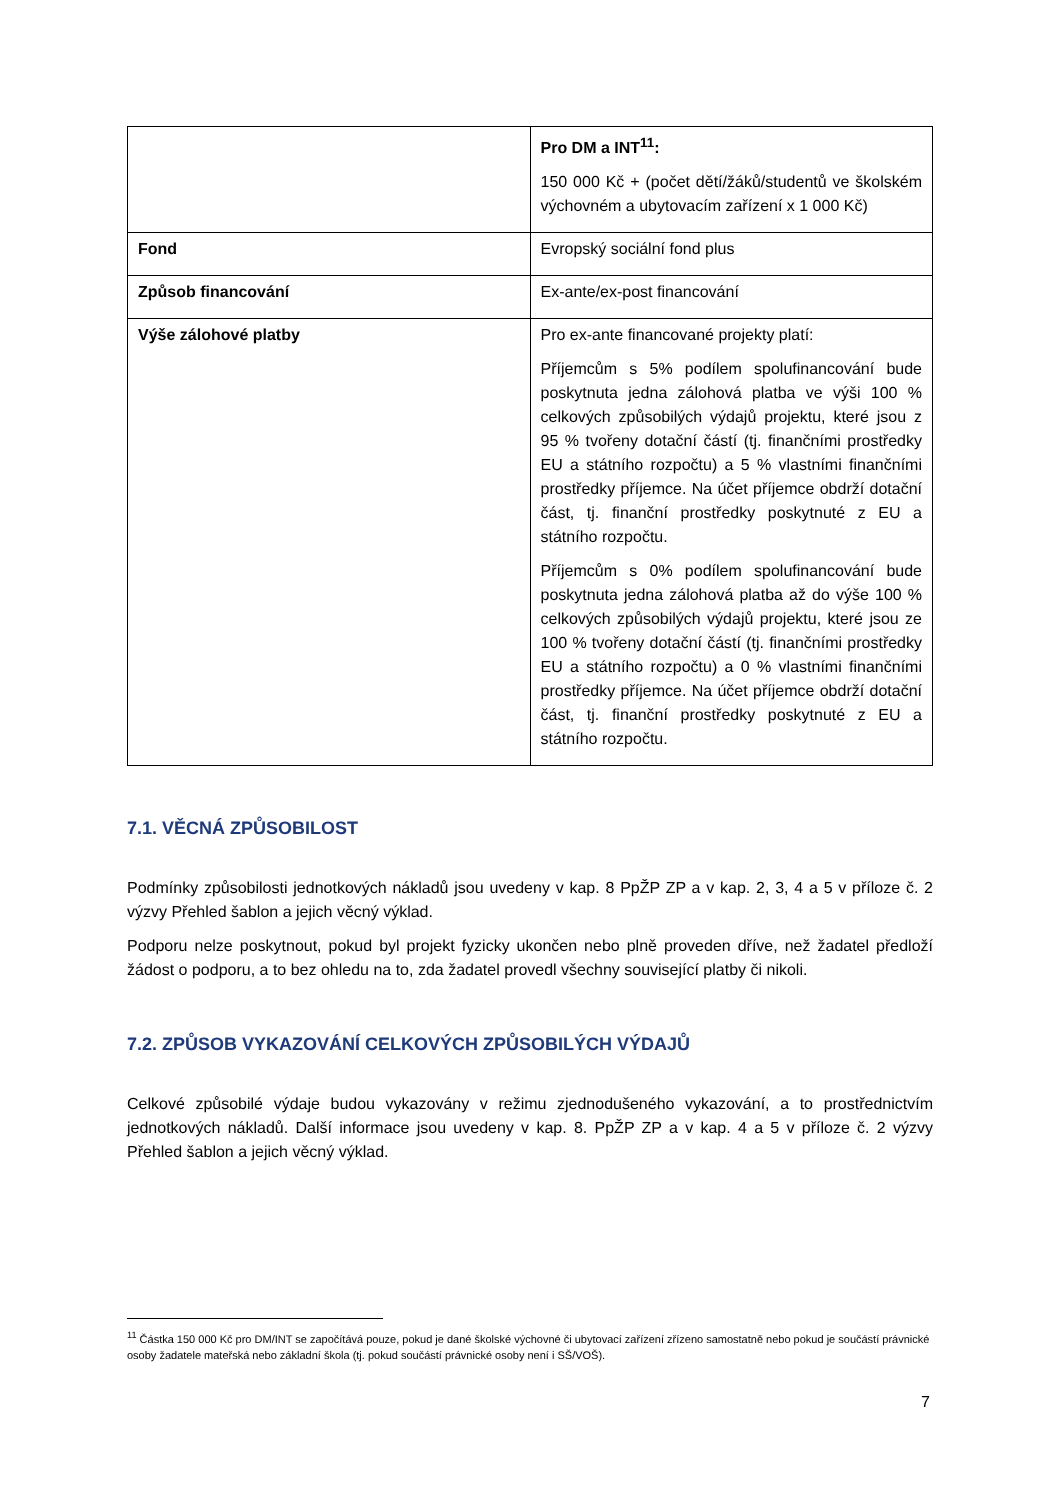| | Pro DM a INT<sup>11</sup>: 150 000 Kč + (počet dětí/žáků/studentů ve školském výchovném a ubytovacím zařízení x 1 000 Kč) |
| Fond | Evropský sociální fond plus |
| Způsob financování | Ex-ante/ex-post financování |
| Výše zálohové platby | Pro ex-ante financované projekty platí: Příjemcům s 5% podílem spolufinancování bude poskytnuta jedna zálohová platba ve výši 100 % celkových způsobilých výdajů projektu, které jsou z 95 % tvořeny dotační částí (tj. finančními prostředky EU a státního rozpočtu) a 5 % vlastními finančními prostředky příjemce. Na účet příjemce obdrží dotační část, tj. finanční prostředky poskytnuté z EU a státního rozpočtu. Příjemcům s 0% podílem spolufinancování bude poskytnuta jedna zálohová platba až do výše 100 % celkových způsobilých výdajů projektu, které jsou ze 100 % tvořeny dotační částí (tj. finančními prostředky EU a státního rozpočtu) a 0 % vlastními finančními prostředky příjemce. Na účet příjemce obdrží dotační část, tj. finanční prostředky poskytnuté z EU a státního rozpočtu. |
7.1. VĚCNÁ ZPŮSOBILOST
Podmínky způsobilosti jednotkových nákladů jsou uvedeny v kap. 8 PpŽP ZP a v kap. 2, 3, 4 a 5 v příloze č. 2 výzvy Přehled šablon a jejich věcný výklad.
Podporu nelze poskytnout, pokud byl projekt fyzicky ukončen nebo plně proveden dříve, než žadatel předloží žádost o podporu, a to bez ohledu na to, zda žadatel provedl všechny související platby či nikoli.
7.2. ZPŮSOB VYKAZOVÁNÍ CELKOVÝCH ZPŮSOBILÝCH VÝDAJŮ
Celkové způsobilé výdaje budou vykazovány v režimu zjednodušeného vykazování, a to prostřednictvím jednotkových nákladů. Další informace jsou uvedeny v kap. 8. PpŽP ZP a v kap. 4 a 5 v příloze č. 2 výzvy Přehled šablon a jejich věcný výklad.
<sup>11</sup> Částka 150 000 Kč pro DM/INT se započítává pouze, pokud je dané školské výchovné či ubytovací zařízení zřízeno samostatně nebo pokud je součástí právnické osoby žadatele mateřská nebo základní škola (tj. pokud součástí právnické osoby není i SŠ/VOŠ).
7